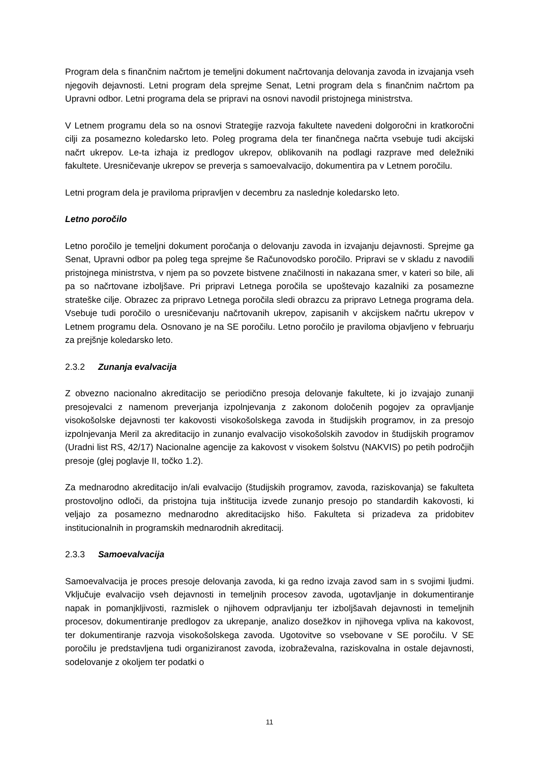Program dela s finančnim načrtom je temeljni dokument načrtovanja delovanja zavoda in izvajanja vseh njegovih dejavnosti. Letni program dela sprejme Senat, Letni program dela s finančnim načrtom pa Upravni odbor. Letni programa dela se pripravi na osnovi navodil pristojnega ministrstva.
V Letnem programu dela so na osnovi Strategije razvoja fakultete navedeni dolgoročni in kratkoročni cilji za posamezno koledarsko leto. Poleg programa dela ter finančnega načrta vsebuje tudi akcijski načrt ukrepov. Le-ta izhaja iz predlogov ukrepov, oblikovanih na podlagi razprave med deležniki fakultete. Uresničevanje ukrepov se preverja s samoevalvacijo, dokumentira pa v Letnem poročilu.
Letni program dela je praviloma pripravljen v decembru za naslednje koledarsko leto.
Letno poročilo
Letno poročilo je temeljni dokument poročanja o delovanju zavoda in izvajanju dejavnosti. Sprejme ga Senat, Upravni odbor pa poleg tega sprejme še Računovodsko poročilo. Pripravi se v skladu z navodili pristojnega ministrstva, v njem pa so povzete bistvene značilnosti in nakazana smer, v kateri so bile, ali pa so načrtovane izboljšave. Pri pripravi Letnega poročila se upoštevajo kazalniki za posamezne strateške cilje. Obrazec za pripravo Letnega poročila sledi obrazcu za pripravo Letnega programa dela. Vsebuje tudi poročilo o uresničevanju načrtovanih ukrepov, zapisanih v akcijskem načrtu ukrepov v Letnem programu dela. Osnovano je na SE poročilu. Letno poročilo je praviloma objavljeno v februarju za prejšnje koledarsko leto.
2.3.2 Zunanja evalvacija
Z obvezno nacionalno akreditacijo se periodično presoja delovanje fakultete, ki jo izvajajo zunanji presojevalci z namenom preverjanja izpolnjevanja z zakonom določenih pogojev za opravljanje visokošolske dejavnosti ter kakovosti visokošolskega zavoda in študijskih programov, in za presojo izpolnjevanja Meril za akreditacijo in zunanjo evalvacijo visokošolskih zavodov in študijskih programov (Uradni list RS, 42/17) Nacionalne agencije za kakovost v visokem šolstvu (NAKVIS) po petih področjih presoje (glej poglavje II, točko 1.2).
Za mednarodno akreditacijo in/ali evalvacijo (študijskih programov, zavoda, raziskovanja) se fakulteta prostovoljno odloči, da pristojna tuja inštitucija izvede zunanjo presojo po standardih kakovosti, ki veljajo za posamezno mednarodno akreditacijsko hišo. Fakulteta si prizadeva za pridobitev institucionalnih in programskih mednarodnih akreditacij.
2.3.3 Samoevalvacija
Samoevalvacija je proces presoje delovanja zavoda, ki ga redno izvaja zavod sam in s svojimi ljudmi. Vključuje evalvacijo vseh dejavnosti in temeljnih procesov zavoda, ugotavljanje in dokumentiranje napak in pomanjkljivosti, razmislek o njihovem odpravljanju ter izboljšavah dejavnosti in temeljnih procesov, dokumentiranje predlogov za ukrepanje, analizo dosežkov in njihovega vpliva na kakovost, ter dokumentiranje razvoja visokošolskega zavoda. Ugotovitve so vsebovane v SE poročilu. V SE poročilu je predstavljena tudi organiziranost zavoda, izobraževalna, raziskovalna in ostale dejavnosti, sodelovanje z okoljem ter podatki o
11